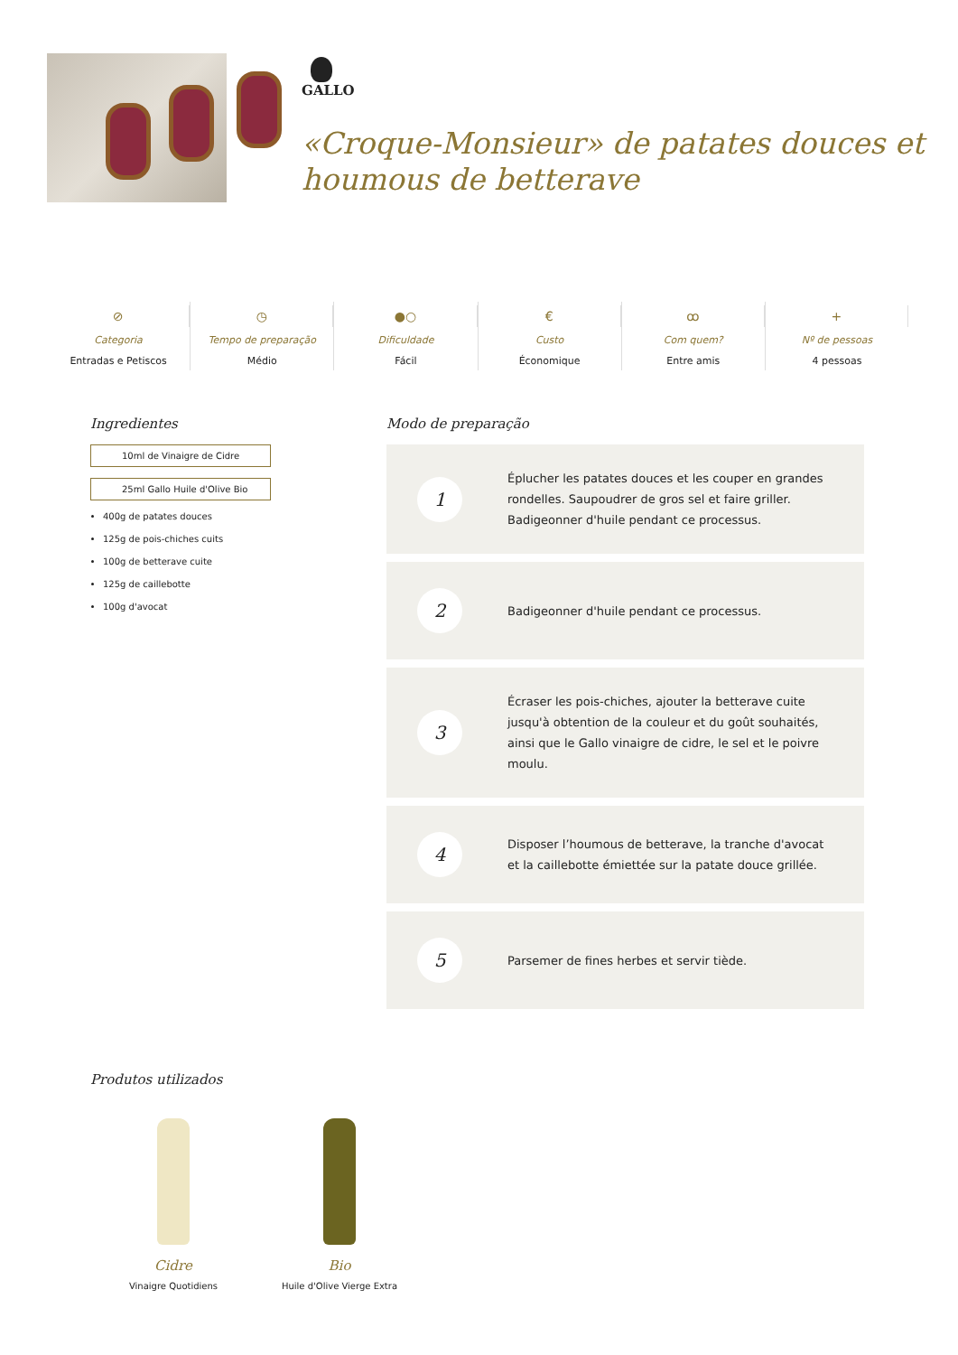GALLO
«Croque-Monsieur» de patates douces et houmous de betterave
⊘
Categoria
Entradas e Petiscos
◷
Tempo de preparação
Médio
●○
Dificuldade
Fácil
€
Custo
Économique
ꝏ
Com quem?
Entre amis
+
Nº de pessoas
4 pessoas
Ingredientes
10ml de Vinaigre de Cidre
25ml Gallo Huile d'Olive Bio
400g de patates douces
125g de pois-chiches cuits
100g de betterave cuite
125g de caillebotte
100g d'avocat
Modo de preparação
1
Éplucher les patates douces et les couper en grandes rondelles. Saupoudrer de gros sel et faire griller. Badigeonner d'huile pendant ce processus.
2
Badigeonner d'huile pendant ce processus.
3
Écraser les pois-chiches, ajouter la betterave cuite jusqu'à obtention de la couleur et du goût souhaités, ainsi que le Gallo vinaigre de cidre, le sel et le poivre moulu.
4
Disposer l’houmous de betterave, la tranche d'avocat et la caillebotte émiettée sur la patate douce grillée.
5
Parsemer de fines herbes et servir tiède.
Produtos utilizados
Cidre
Vinaigre Quotidiens
Bio
Huile d'Olive Vierge Extra